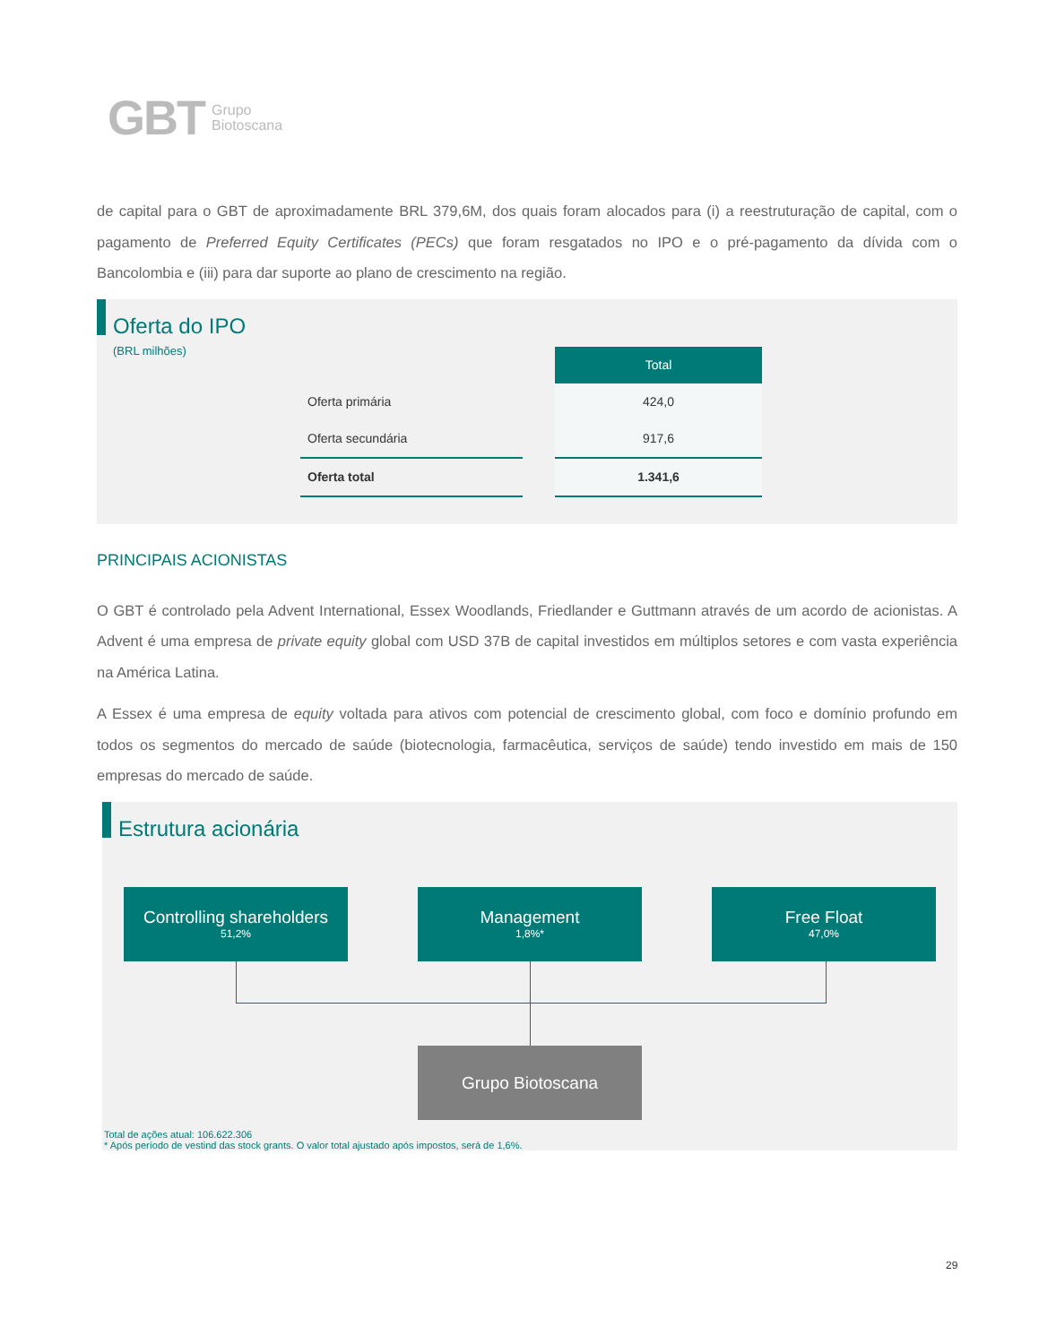GBT Grupo
Biotoscana
de capital para o GBT de aproximadamente BRL 379,6M, dos quais foram alocados para (i) a reestruturação de capital, com o pagamento de Preferred Equity Certificates (PECs) que foram resgatados no IPO e o pré-pagamento da dívida com o Bancolombia e (iii) para dar suporte ao plano de crescimento na região.
Oferta do IPO
(BRL milhões)
| | | Total |
| Oferta primária | | 424,0 |
| Oferta secundária | | 917,6 |
| Oferta total | | 1.341,6 |
PRINCIPAIS ACIONISTAS
O GBT é controlado pela Advent International, Essex Woodlands, Friedlander e Guttmann através de um acordo de acionistas. A Advent é uma empresa de private equity global com USD 37B de capital investidos em múltiplos setores e com vasta experiência na América Latina.
A Essex é uma empresa de equity voltada para ativos com potencial de crescimento global, com foco e domínio profundo em todos os segmentos do mercado de saúde (biotecnologia, farmacêutica, serviços de saúde) tendo investido em mais de 150 empresas do mercado de saúde.
Estrutura acionária
Controlling shareholders
51,2%
Management
1,8%*
Free Float
47,0%
Grupo Biotoscana
Total de ações atual: 106.622.306
* Após período de vestind das stock grants. O valor total ajustado após impostos, será de 1,6%.
29